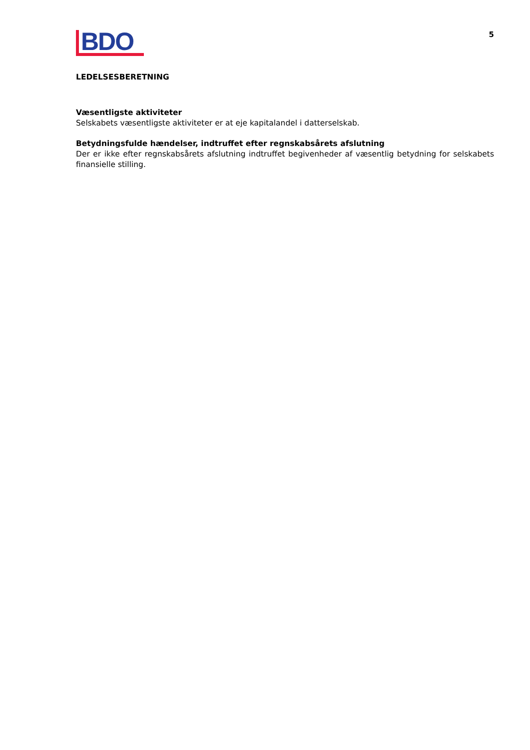BDO
5
LEDELSESBERETNING
Væsentligste aktiviteter
Selskabets væsentligste aktiviteter er at eje kapitalandel i datterselskab.
Betydningsfulde hændelser, indtruffet efter regnskabsårets afslutning
Der er ikke efter regnskabsårets afslutning indtruffet begivenheder af væsentlig betydning for selskabets finansielle stilling.